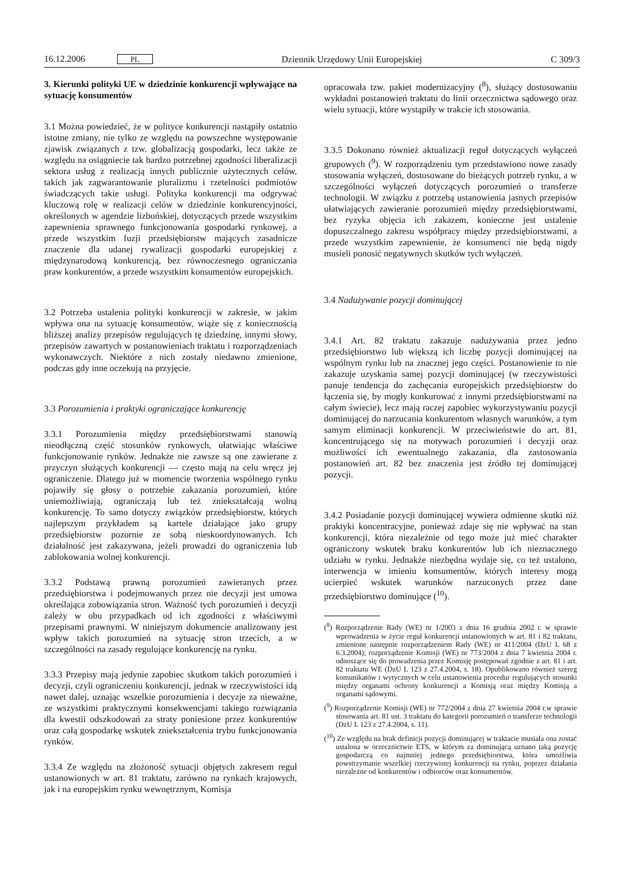16.12.2006 PL Dziennik Urzędowy Unii Europejskiej C 309/3
3. Kierunki polityki UE w dziedzinie konkurencji wpływające na sytuację konsumentów
3.1 Można powiedzieć, że w polityce konkurencji nastąpiły ostatnio istotne zmiany, nie tylko ze względu na powszechne występowanie zjawisk związanych z tzw. globalizacją gospodarki, lecz także ze względu na osiągniecie tak bardzo potrzebnej zgodności liberalizacji sektora usług z realizacją innych publicznie użytecznych celów, takich jak zagwarantowanie pluralizmu i rzetelności podmiotów świadczących takie usługi. Polityka konkurencji ma odgrywać kluczową rolę w realizacji celów w dziedzinie konkurencyjności, określonych w agendzie lizbońskiej, dotyczących przede wszystkim zapewnienia sprawnego funkcjonowania gospodarki rynkowej, a przede wszystkim fuzji przedsiębiorstw mających zasadnicze znaczenie dla udanej rywalizacji gospodarki europejskiej z międzynarodową konkurencją, bez równoczesnego ograniczania praw konkurentów, a przede wszystkim konsumentów europejskich.
3.2 Potrzeba ustalenia polityki konkurencji w zakresie, w jakim wpływa ona na sytuację konsumentów, wiąże się z koniecznością bliższej analizy przepisów regulujących tę dziedzinę, innymi słowy, przepisów zawartych w postanowieniach traktatu i rozporządzeniach wykonawczych. Niektóre z nich zostały niedawno zmienione, podczas gdy inne oczekują na przyjęcie.
3.3 Porozumienia i praktyki ograniczające konkurencję
3.3.1 Porozumienia między przedsiębiorstwami stanowią nieodłączną część stosunków rynkowych, ułatwiając właściwe funkcjonowanie rynków. Jednakże nie zawsze są one zawierane z przyczyn służących konkurencji — często mają na celu wręcz jej ograniczenie. Dlatego już w momencie tworzenia wspólnego rynku pojawiły się głosy o potrzebie zakazania porozumień, które uniemożliwiają, ograniczają lub też zniekształcają wolną konkurencję. To samo dotyczy związków przedsiębiorstw, których najlepszym przykładem są kartele działające jako grupy przedsiębiorstw pozornie ze sobą nieskoordynowanych. Ich działalność jest zakazywana, jeżeli prowadzi do ograniczenia lub zablokowania wolnej konkurencji.
3.3.2 Podstawą prawną porozumień zawieranych przez przedsiębiorstwa i podejmowanych przez nie decyzji jest umowa określająca zobowiązania stron. Ważność tych porozumień i decyzji zależy w obu przypadkach od ich zgodności z właściwymi przepisami prawnymi. W niniejszym dokumencie analizowany jest wpływ takich porozumień na sytuację stron trzecich, a w szczególności na zasady regulujące konkurencję na rynku.
3.3.3 Przepisy mają jedynie zapobiec skutkom takich porozumień i decyzji, czyli ograniczeniu konkurencji, jednak w rzeczywistości idą nawet dalej, uznając wszelkie porozumienia i decyzje za nieważne, ze wszystkimi praktycznymi konsekwencjami takiego rozwiązania dla kwestii odszkodowań za straty poniesione przez konkurentów oraz całą gospodarkę wskutek zniekształcenia trybu funkcjonowania rynków.
3.3.4 Ze względu na złożoność sytuacji objętych zakresem reguł ustanowionych w art. 81 traktatu, zarówno na rynkach krajowych, jak i na europejskim rynku wewnętrznym, Komisja
opracowała tzw. pakiet modernizacyjny (<sup>8</sup>), służący dostosowaniu wykładni postanowień traktatu do linii orzecznictwa sądowego oraz wielu sytuacji, które wystąpiły w trakcie ich stosowania.
3.3.5 Dokonano również aktualizacji reguł dotyczących wyłączeń grupowych (<sup>9</sup>). W rozporządzeniu tym przedstawiono nowe zasady stosowania wyłączeń, dostosowane do bieżących potrzeb rynku, a w szczególności wyłączeń dotyczących porozumień o transferze technologii. W związku z potrzebą ustanowienia jasnych przepisów ułatwiających zawieranie porozumień między przedsiębiorstwami, bez ryzyka objęcia ich zakazem, konieczne jest ustalenie dopuszczalnego zakresu współpracy między przedsiębiorstwami, a przede wszystkim zapewnienie, że konsumenci nie będą nigdy musieli ponosić negatywnych skutków tych wyłączeń.
3.4 Nadużywanie pozycji dominującej
3.4.1 Art. 82 traktatu zakazuje nadużywania przez jedno przedsiębiorstwo lub większą ich liczbę pozycji dominującej na wspólnym rynku lub na znacznej jego części. Postanowienie to nie zakazuje uzyskania samej pozycji dominującej (w rzeczywistości panuje tendencja do zachęcania europejskich przedsiębiorstw do łączenia się, by mogły konkurować z innymi przedsiębiorstwami na całym świecie), lecz mają raczej zapobiec wykorzystywaniu pozycji dominującej do narzucania konkurentom własnych warunków, a tym samym eliminacji konkurencji. W przeciwieństwie do art. 81, koncentrującego się na motywach porozumień i decyzji oraz możliwości ich ewentualnego zakazania, dla zastosowania postanowień art. 82 bez znaczenia jest źródło tej dominującej pozycji.
3.4.2 Posiadanie pozycji dominującej wywiera odmienne skutki niż praktyki koncentracyjne, ponieważ zdaje się nie wpływać na stan konkurencji, która niezależnie od tego może już mieć charakter ograniczony wskutek braku konkurentów lub ich nieznacznego udziału w rynku. Jednakże niezbędna wydaje się, co też ustalono, interwencja w imieniu konsumentów, których interesy mogą ucierpieć wskutek warunków narzuconych przez dane przedsiębiorstwo dominujące (<sup>10</sup>).
(<sup>8</sup>) Rozporządzenie Rady (WE) nr 1/2003 z dnia 16 grudnia 2002 r. w sprawie wprowadzenia w życie reguł konkurencji ustanowionych w art. 81 i 82 traktatu, zmienione następnie rozporządzeniem Rady (WE) nr 411/2004 (DzU L 68 z 6.3.2004); rozporządzenie Komisji (WE) nr 773/2004 z dnia 7 kwietnia 2004 r. odnoszące się do prowadzenia przez Komisję postępowań zgodnie z art. 81 i art. 82 traktatu WE (DzU L 123 z 27.4.2004, s. 18). Opublikowano również szereg komunikatów i wytycznych w celu ustanowienia procedur regulujących stosunki między organami ochrony konkurencji a Komisją oraz między Komisją a organami sądowymi.
(<sup>9</sup>) Rozporządzenie Komisji (WE) nr 772/2004 z dnia 27 kwietnia 2004 r.w sprawie stosowania art. 81 ust. 3 traktatu do kategorii porozumień o transferze technologii (DzU L 123 z 27.4.2004, s. 11).
(<sup>10</sup>) Ze względu na brak definicji pozycji dominującej w traktacie musiała ona zostać ustalona w orzecznictwie ETS, w którym za dominującą uznano taką pozycję gospodarczą co najmniej jednego przedsiębiorstwa, która umożliwia powstrzymanie wszelkiej rzeczywistej konkurencji na rynku, poprzez działania niezależne od konkurentów i odbiorców oraz konsumentów.